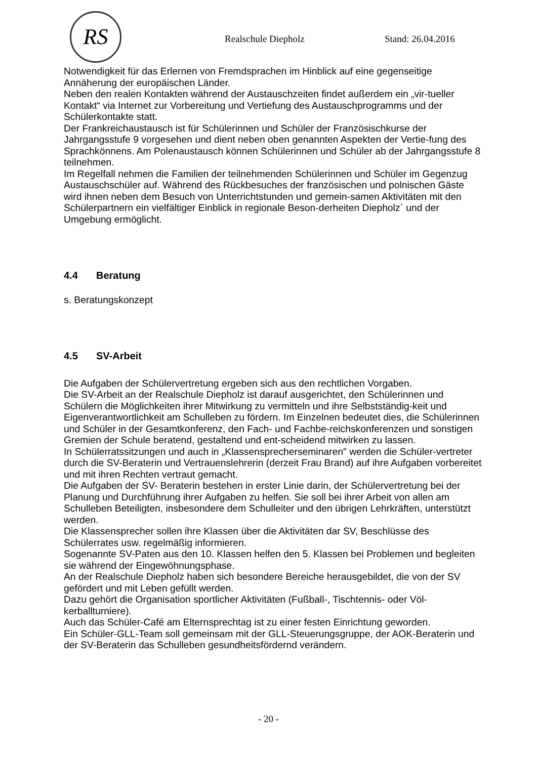RS
Realschule Diepholz Stand: 26.04.2016
Notwendigkeit für das Erlernen von Fremdsprachen im Hinblick auf eine gegenseitige Annäherung der europäischen Länder.
Neben den realen Kontakten während der Austauschzeiten findet außerdem ein „vir-tueller Kontakt“ via Internet zur Vorbereitung und Vertiefung des Austauschprogramms und der Schülerkontakte statt.
Der Frankreichaustausch ist für Schülerinnen und Schüler der Französischkurse der Jahrgangsstufe 9 vorgesehen und dient neben oben genannten Aspekten der Vertie-fung des Sprachkönnens. Am Polenaustausch können Schülerinnen und Schüler ab der Jahrgangsstufe 8 teilnehmen.
Im Regelfall nehmen die Familien der teilnehmenden Schülerinnen und Schüler im Gegenzug Austauschschüler auf. Während des Rückbesuches der französischen und polnischen Gäste wird ihnen neben dem Besuch von Unterrichtstunden und gemein-samen Aktivitäten mit den Schülerpartnern ein vielfältiger Einblick in regionale Beson-derheiten Diepholz` und der Umgebung ermöglicht.
4.4 Beratung
s. Beratungskonzept
4.5 SV-Arbeit
Die Aufgaben der Schülervertretung ergeben sich aus den rechtlichen Vorgaben.
Die SV-Arbeit an der Realschule Diepholz ist darauf ausgerichtet, den Schülerinnen und Schülern die Möglichkeiten ihrer Mitwirkung zu vermitteln und ihre Selbstständig-keit und Eigenverantwortlichkeit am Schulleben zu fördern. Im Einzelnen bedeutet dies, die Schülerinnen und Schüler in der Gesamtkonferenz, den Fach- und Fachbe-reichskonferenzen und sonstigen Gremien der Schule beratend, gestaltend und ent-scheidend mitwirken zu lassen.
In Schülerratssitzungen und auch in „Klassensprecherseminaren" werden die Schüler-vertreter durch die SV-Beraterin und Vertrauenslehrerin (derzeit Frau Brand) auf ihre Aufgaben vorbereitet und mit ihren Rechten vertraut gemacht.
Die Aufgaben der SV- Beraterin bestehen in erster Linie darin, der Schülervertretung bei der Planung und Durchführung ihrer Aufgaben zu helfen. Sie soll bei ihrer Arbeit von allen am Schulleben Beteiligten, insbesondere dem Schulleiter und den übrigen Lehrkräften, unterstützt werden.
Die Klassensprecher sollen ihre Klassen über die Aktivitäten dar SV, Beschlüsse des Schülerrates usw. regelmäßig informieren.
Sogenannte SV-Paten aus den 10. Klassen helfen den 5. Klassen bei Problemen und begleiten sie während der Eingewöhnungsphase.
An der Realschule Diepholz haben sich besondere Bereiche herausgebildet, die von der SV gefördert und mit Leben gefüllt werden.
Dazu gehört die Organisation sportlicher Aktivitäten (Fußball-, Tischtennis- oder Völ-kerballturniere).
Auch das Schüler-Café am Elternsprechtag ist zu einer festen Einrichtung geworden.
Ein Schüler-GLL-Team soll gemeinsam mit der GLL-Steuerungsgruppe, der AOK-Beraterin und der SV-Beraterin das Schulleben gesundheitsfördernd verändern.
- 20 -